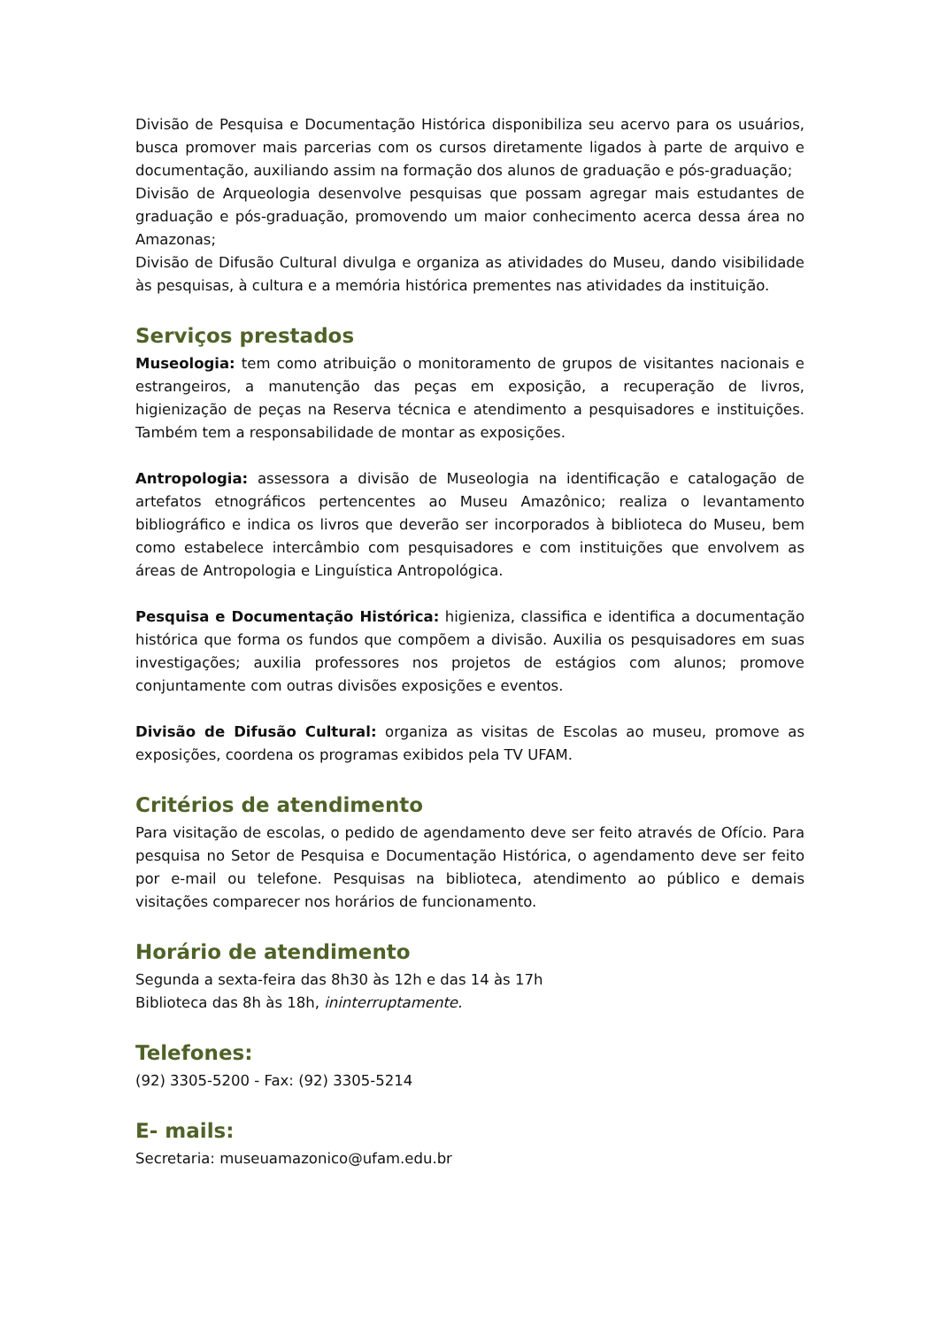Divisão de Pesquisa e Documentação Histórica disponibiliza seu acervo para os usuários, busca promover mais parcerias com os cursos diretamente ligados à parte de arquivo e documentação, auxiliando assim na formação dos alunos de graduação e pós-graduação;
Divisão de Arqueologia desenvolve pesquisas que possam agregar mais estudantes de graduação e pós-graduação, promovendo um maior conhecimento acerca dessa área no Amazonas;
Divisão de Difusão Cultural divulga e organiza as atividades do Museu, dando visibilidade às pesquisas, à cultura e a memória histórica prementes nas atividades da instituição.
Serviços prestados
Museologia: tem como atribuição o monitoramento de grupos de visitantes nacionais e estrangeiros, a manutenção das peças em exposição, a recuperação de livros, higienização de peças na Reserva técnica e atendimento a pesquisadores e instituições. Também tem a responsabilidade de montar as exposições.
Antropologia: assessora a divisão de Museologia na identificação e catalogação de artefatos etnográficos pertencentes ao Museu Amazônico; realiza o levantamento bibliográfico e indica os livros que deverão ser incorporados à biblioteca do Museu, bem como estabelece intercâmbio com pesquisadores e com instituições que envolvem as áreas de Antropologia e Linguística Antropológica.
Pesquisa e Documentação Histórica: higieniza, classifica e identifica a documentação histórica que forma os fundos que compõem a divisão. Auxilia os pesquisadores em suas investigações; auxilia professores nos projetos de estágios com alunos; promove conjuntamente com outras divisões exposições e eventos.
Divisão de Difusão Cultural: organiza as visitas de Escolas ao museu, promove as exposições, coordena os programas exibidos pela TV UFAM.
Critérios de atendimento
Para visitação de escolas, o pedido de agendamento deve ser feito através de Ofício. Para pesquisa no Setor de Pesquisa e Documentação Histórica, o agendamento deve ser feito por e-mail ou telefone. Pesquisas na biblioteca, atendimento ao público e demais visitações comparecer nos horários de funcionamento.
Horário de atendimento
Segunda a sexta-feira das 8h30 às 12h e das 14 às 17h
Biblioteca das 8h às 18h, ininterruptamente.
Telefones:
(92) 3305-5200 - Fax: (92) 3305-5214
E- mails:
Secretaria: museuamazonico@ufam.edu.br